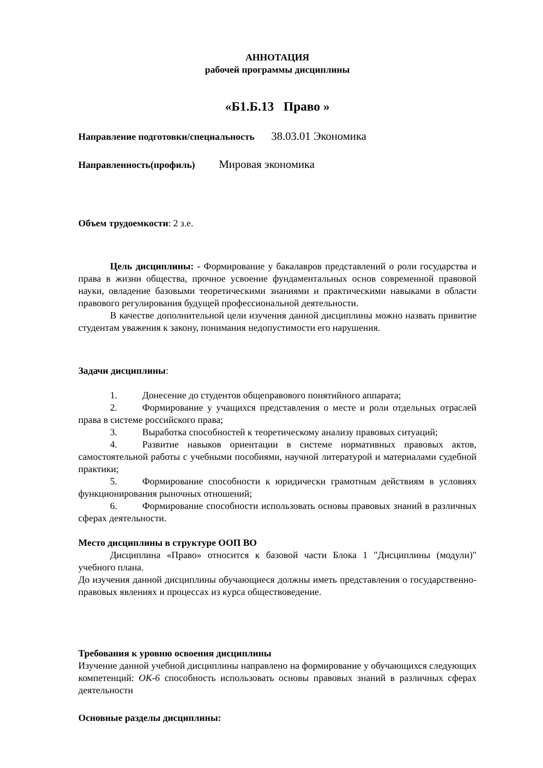АННОТАЦИЯ
рабочей программы дисциплины
«Б1.Б.13 Право »
Направление подготовки/специальность 38.03.01 Экономика
Направленность(профиль) Мировая экономика
Объем трудоемкости: 2 з.е.
Цель дисциплины: - Формирование у бакалавров представлений о роли государства и права в жизни общества, прочное усвоение фундаментальных основ современной правовой науки, овладение базовыми теоретическими знаниями и практическими навыками в области правового регулирования будущей профессиональной деятельности.
В качестве дополнительной цели изучения данной дисциплины можно назвать привитие студентам уважения к закону, понимания недопустимости его нарушения.
Задачи дисциплины:
1. Донесение до студентов общеправового понятийного аппарата;
2. Формирование у учащихся представления о месте и роли отдельных отраслей права в системе российского права;
3. Выработка способностей к теоретическому анализу правовых ситуаций;
4. Развитие навыков ориентации в системе нормативных правовых актов, самостоятельной работы с учебными пособиями, научной литературой и материалами судебной практики;
5. Формирование способности к юридически грамотным действиям в условиях функционирования рыночных отношений;
6. Формирование способности использовать основы правовых знаний в различных сферах деятельности.
Место дисциплины в структуре ООП ВО
Дисциплина «Право» относится к базовой части Блока 1 "Дисциплины (модули)" учебного плана.
До изучения данной дисциплины обучающиеся должны иметь представления о государственно-правовых явлениях и процессах из курса обществоведение.
Требования к уровню освоения дисциплины
Изучение данной учебной дисциплины направлено на формирование у обучающихся следующих компетенций: ОК-6 способность использовать основы правовых знаний в различных сферах деятельности
Основные разделы дисциплины: